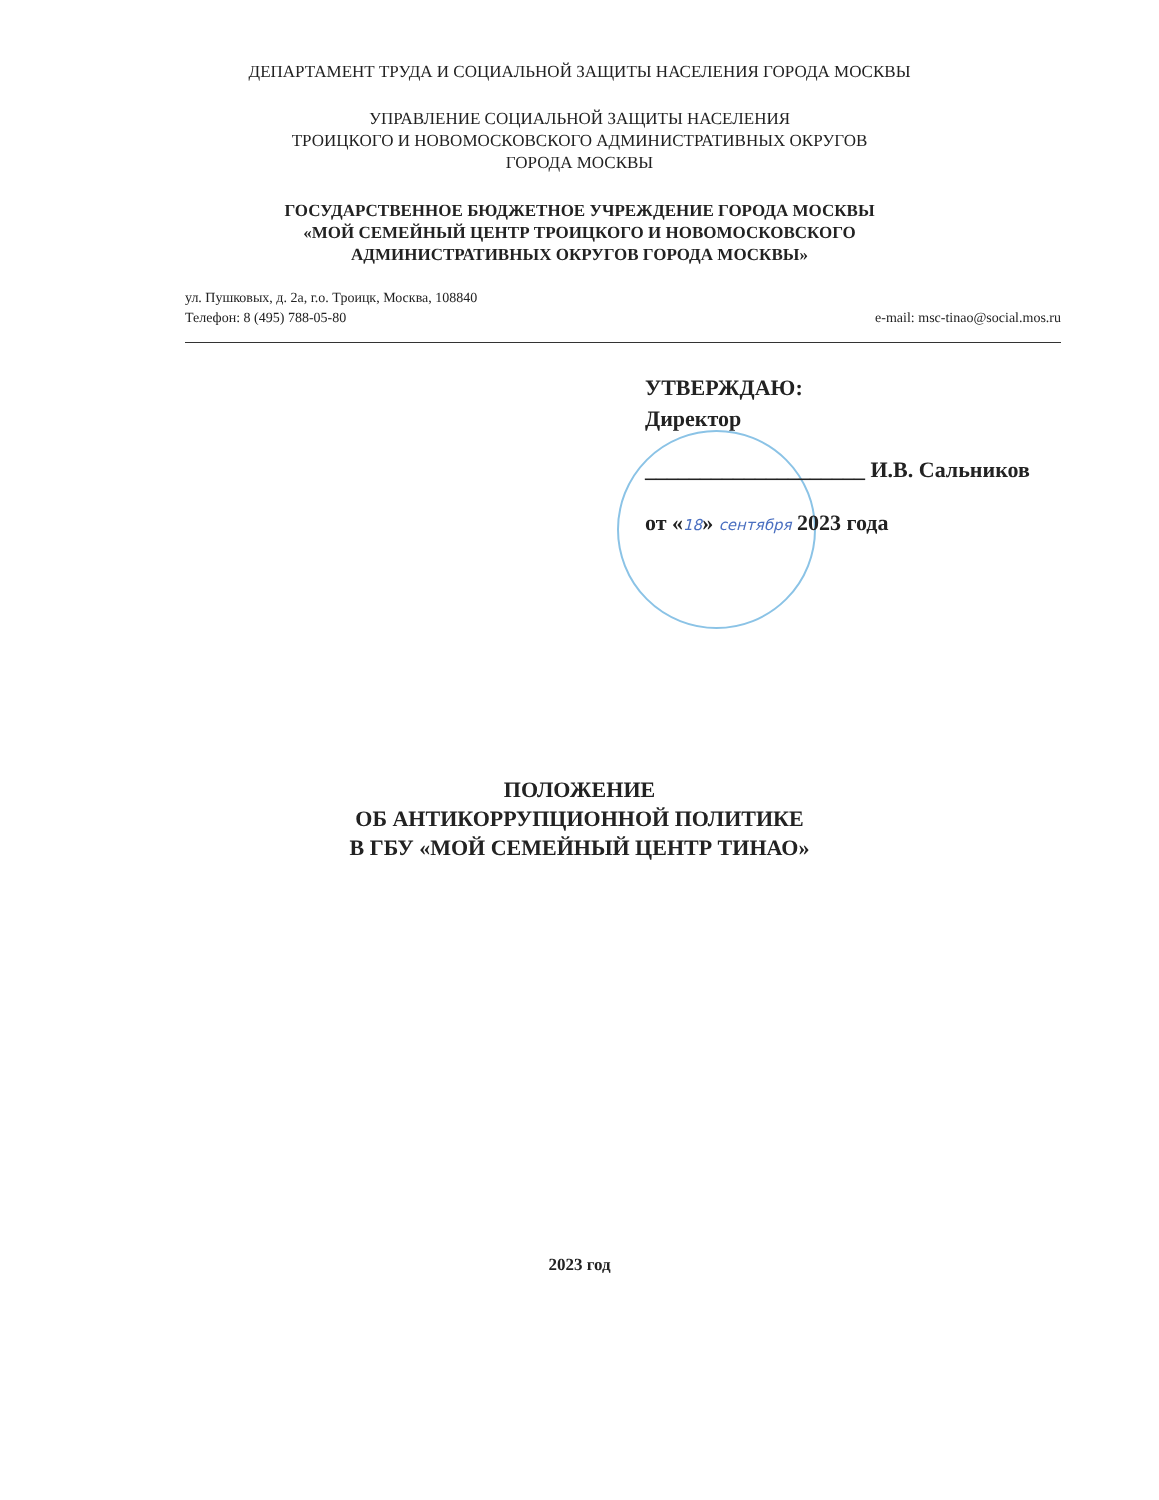ДЕПАРТАМЕНТ ТРУДА И СОЦИАЛЬНОЙ ЗАЩИТЫ НАСЕЛЕНИЯ ГОРОДА МОСКВЫ
УПРАВЛЕНИЕ СОЦИАЛЬНОЙ ЗАЩИТЫ НАСЕЛЕНИЯ
ТРОИЦКОГО И НОВОМОСКОВСКОГО АДМИНИСТРАТИВНЫХ ОКРУГОВ
ГОРОДА МОСКВЫ
ГОСУДАРСТВЕННОЕ БЮДЖЕТНОЕ УЧРЕЖДЕНИЕ ГОРОДА МОСКВЫ
«МОЙ СЕМЕЙНЫЙ ЦЕНТР ТРОИЦКОГО И НОВОМОСКОВСКОГО
АДМИНИСТРАТИВНЫХ ОКРУГОВ ГОРОДА МОСКВЫ»
ул. Пушковых, д. 2а, г.о. Троицк, Москва, 108840
Телефон: 8 (495) 788-05-80 e-mail: msc-tinao@social.mos.ru
УТВЕРЖДАЮ:
Директор
____________________ И.В. Сальников
от «18» сентября 2023 года
ПОЛОЖЕНИЕ
ОБ АНТИКОРРУПЦИОННОЙ ПОЛИТИКЕ
В ГБУ «МОЙ СЕМЕЙНЫЙ ЦЕНТР ТИНАО»
2023 год